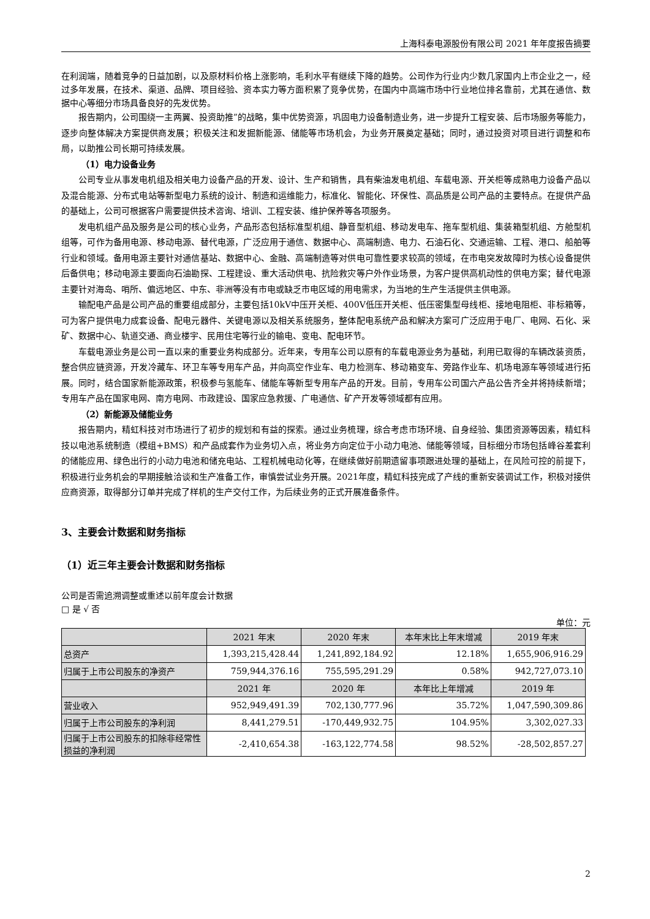上海科泰电源股份有限公司 2021 年年度报告摘要
在利润端，随着竞争的日益加剧，以及原材料价格上涨影响，毛利水平有继续下降的趋势。公司作为行业内少数几家国内上市企业之一，经过多年发展，在技术、渠道、品牌、项目经验、资本实力等方面积累了竞争优势，在国内中高端市场中行业地位排名靠前，尤其在通信、数据中心等细分市场具备良好的先发优势。
报告期内，公司围绕一主两翼、投资助推”的战略，集中优势资源，巩固电力设备制造业务，进一步提升工程安装、后市场服务等能力，逐步向整体解决方案提供商发展；积极关注和发掘新能源、储能等市场机会，为业务开展奠定基础；同时，通过投资对项目进行调整和布局，以助推公司长期可持续发展。
（1）电力设备业务
公司专业从事发电机组及相关电力设备产品的开发、设计、生产和销售，具有柴油发电机组、车载电源、开关柜等成熟电力设备产品以及混合能源、分布式电站等新型电力系统的设计、制造和运维能力，标准化、智能化、环保性、高品质是公司产品的主要特点。在提供产品的基础上，公司可根据客户需要提供技术咨询、培训、工程安装、维护保养等各项服务。
发电机组产品及服务是公司的核心业务，产品形态包括标准型机组、静音型机组、移动发电车、拖车型机组、集装箱型机组、方舱型机组等，可作为备用电源、移动电源、替代电源，广泛应用于通信、数据中心、高端制造、电力、石油石化、交通运输、工程、港口、船舶等行业和领域。备用电源主要针对通信基站、数据中心、金融、高端制造等对供电可靠性要求较高的领域，在市电突发故障时为核心设备提供后备供电；移动电源主要面向石油勘探、工程建设、重大活动供电、抗险救灾等户外作业场景，为客户提供高机动性的供电方案；替代电源主要针对海岛、哨所、偏远地区、中东、非洲等没有市电或缺乏市电区域的用电需求，为当地的生产生活提供主供电源。
输配电产品是公司产品的重要组成部分，主要包括10kV中压开关柜、400V低压开关柜、低压密集型母线柜、接地电阻柜、非标箱等，可为客户提供电力成套设备、配电元器件、关键电源以及相关系统服务，整体配电系统产品和解决方案可广泛应用于电厂、电网、石化、采矿、数据中心、轨道交通、商业楼宇、民用住宅等行业的输电、变电、配电环节。
车载电源业务是公司一直以来的重要业务构成部分。近年来，专用车公司以原有的车载电源业务为基础，利用已取得的车辆改装资质，整合供应链资源，开发冷藏车、环卫车等专用车产品，并向高空作业车、电力检测车、移动箱变车、旁路作业车、机场电源车等领域进行拓展。同时，结合国家新能源政策，积极参与氢能车、储能车等新型专用车产品的开发。目前，专用车公司国六产品公告齐全并将持续新增；专用车产品在国家电网、南方电网、市政建设、国家应急救援、广电通信、矿产开发等领域都有应用。
（2）新能源及储能业务
报告期内，精虹科技对市场进行了初步的规划和有益的探索。通过业务梳理，综合考虑市场环境、自身经验、集团资源等因素，精虹科技以电池系统制造（模组+BMS）和产品成套作为业务切入点，将业务方向定位于小动力电池、储能等领域，目标细分市场包括峰谷差套利的储能应用、绿色出行的小动力电池和储充电站、工程机械电动化等，在继续做好前期遗留事项跟进处理的基础上，在风险可控的前提下，积极进行业务机会的早期接触洽谈和生产准备工作，审慎尝试业务开展。2021年度，精虹科技完成了产线的重新安装调试工作，积极对接供应商资源，取得部分订单并完成了样机的生产交付工作，为后续业务的正式开展准备条件。
3、主要会计数据和财务指标
（1）近三年主要会计数据和财务指标
公司是否需追溯调整或重述以前年度会计数据
□ 是 √ 否
单位：元
| | 2021 年末 | 2020 年末 | 本年末比上年末增减 | 2019 年末 |
| --- | --- | --- | --- | --- |
| 总资产 | 1,393,215,428.44 | 1,241,892,184.92 | 12.18% | 1,655,906,916.29 |
| 归属于上市公司股东的净资产 | 759,944,376.16 | 755,595,291.29 | 0.58% | 942,727,073.10 |
| | 2021 年 | 2020 年 | 本年比上年增减 | 2019 年 |
| 营业收入 | 952,949,491.39 | 702,130,777.96 | 35.72% | 1,047,590,309.86 |
| 归属于上市公司股东的净利润 | 8,441,279.51 | -170,449,932.75 | 104.95% | 3,302,027.33 |
| 归属于上市公司股东的扣除非经常性损益的净利润 | -2,410,654.38 | -163,122,774.58 | 98.52% | -28,502,857.27 |
2